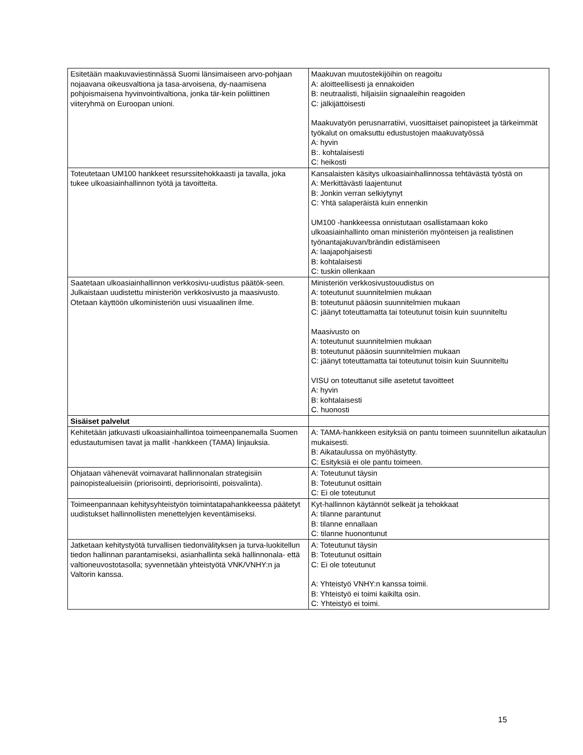| Esitetään maakuvaviestinnässä Suomi länsimaiseen arvo-pohjaan nojaavana oikeusvaltiona ja tasa-arvoisena, dy-naamisena pohjoismaisena hyvinvointivaltiona, jonka tär-kein poliittinen viiteryhmä on Euroopan unioni. | Maakuvan muutostekijöihin on reagoitu A: aloitteellisesti ja ennakoiden B: neutraalisti, hiljaisiin signaaleihin reagoiden C: jälkijättöisesti Maakuvatyön perusnarratiivi, vuosittaiset painopisteet ja tärkeimmät työkalut on omaksuttu edustustojen maakuvatyössä A: hyvin B:. kohtalaisesti C: heikosti |
| Toteutetaan UM100 hankkeet resurssitehokkaasti ja tavalla, joka tukee ulkoasiainhallinnon työtä ja tavoitteita. | Kansalaisten käsitys ulkoasiainhallinnossa tehtävästä työstä on A: Merkittävästi laajentunut B: Jonkin verran selkiytynyt C: Yhtä salaperäistä kuin ennenkin UM100 -hankkeessa onnistutaan osallistamaan koko ulkoasiainhallinto oman ministeriön myönteisen ja realistinen työnantajakuvan/brändin edistämiseen A: laajapohjaisesti B: kohtalaisesti C: tuskin ollenkaan |
| Saatetaan ulkoasiainhallinnon verkkosivu-uudistus päätök-seen. Julkaistaan uudistettu ministeriön verkkosivusto ja maasivusto. Otetaan käyttöön ulkoministeriön uusi visuaalinen ilme. | Ministeriön verkkosivustouudistus on A: toteutunut suunnitelmien mukaan B: toteutunut pääosin suunnitelmien mukaan C: jäänyt toteuttamatta tai toteutunut toisin kuin suunniteltu Maasivusto on A: toteutunut suunnitelmien mukaan B: toteutunut pääosin suunnitelmien mukaan C: jäänyt toteuttamatta tai toteutunut toisin kuin Suunniteltu VISU on toteuttanut sille asetetut tavoitteet A: hyvin B: kohtalaisesti C. huonosti |
| Sisäiset palvelut | |
| Kehitetään jatkuvasti ulkoasiainhallintoa toimeenpanemalla Suomen edustautumisen tavat ja mallit -hankkeen (TAMA) linjauksia. | A: TAMA-hankkeen esityksiä on pantu toimeen suunnitellun aikataulun mukaisesti. B: Aikataulussa on myöhästytty. C: Esityksiä ei ole pantu toimeen. |
| Ohjataan vähenevät voimavarat hallinnonalan strategisiin painopistealueisiin (priorisointi, depriorisointi, poisvalinta). | A: Toteutunut täysin B: Toteutunut osittain C: Ei ole toteutunut |
| Toimeenpannaan kehitysyhteistyön toimintatapahankkeessa päätetyt uudistukset hallinnollisten menettelyjen keventämiseksi. | Kyt-hallinnon käytännöt selkeät ja tehokkaat A: tilanne parantunut B: tilanne ennallaan C: tilanne huonontunut |
| Jatketaan kehitystyötä turvallisen tiedonvälityksen ja turva-luokitellun tiedon hallinnan parantamiseksi, asianhallinta sekä hallinnonala- että valtioneuvostotasolla; syvennetään yhteistyötä VNK/VNHY:n ja Valtorin kanssa. | A: Toteutunut täysin B: Toteutunut osittain C: Ei ole toteutunut A: Yhteistyö VNHY:n kanssa toimii. B: Yhteistyö ei toimi kaikilta osin. C: Yhteistyö ei toimi. |
15